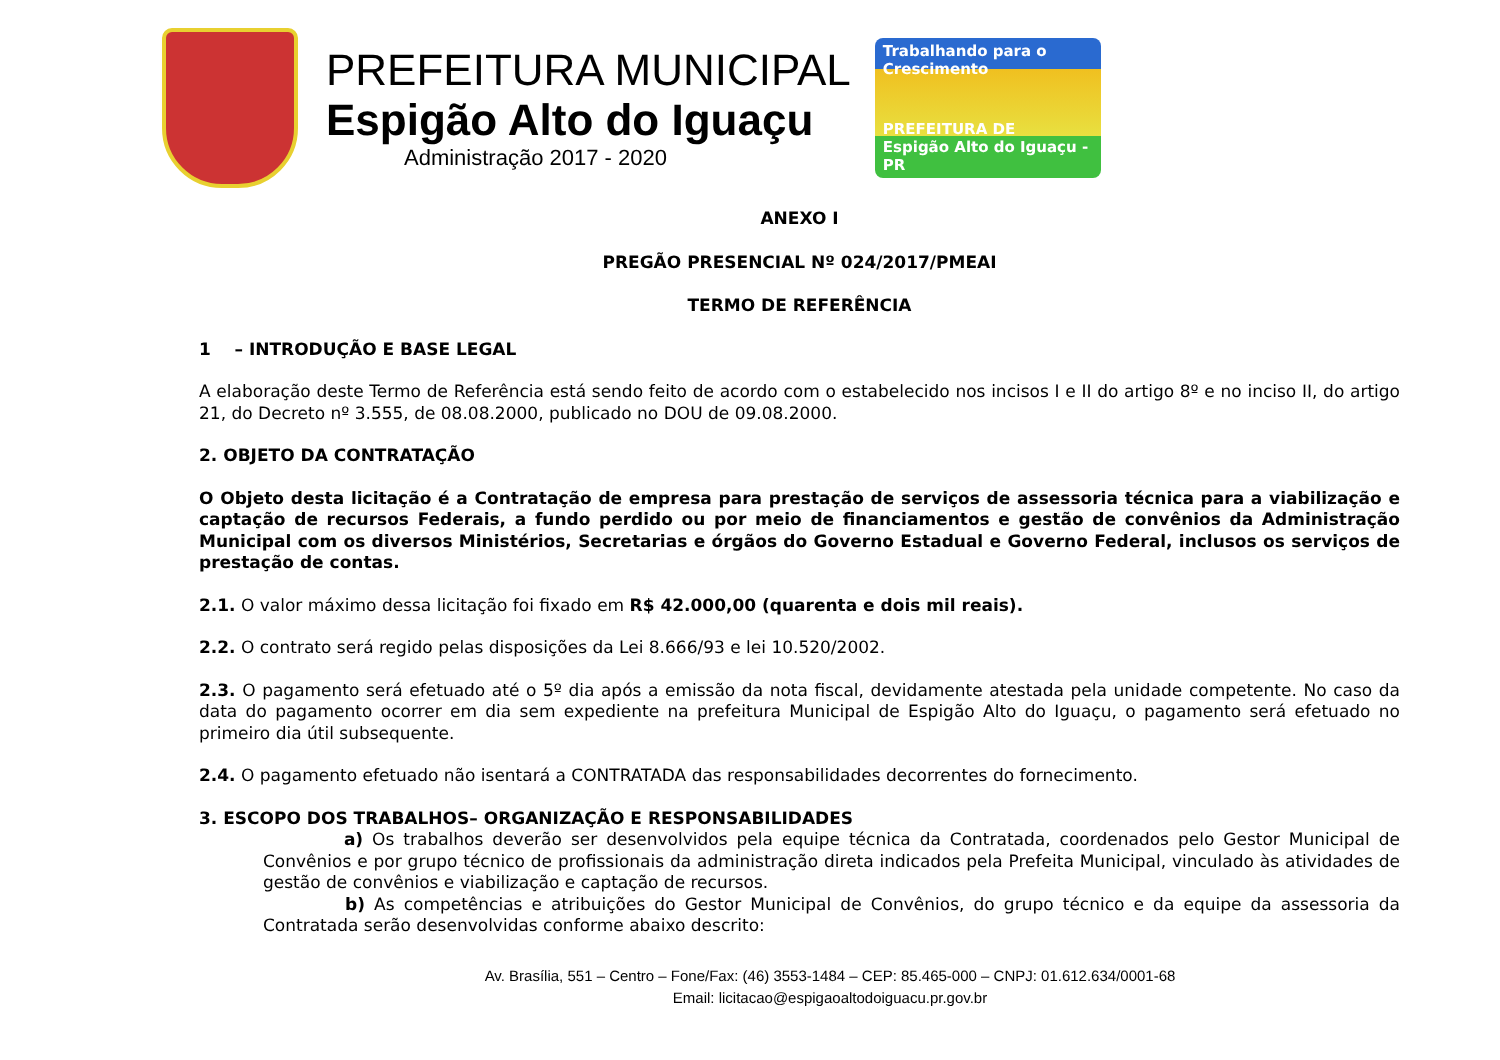PREFEITURA MUNICIPAL
Espigão Alto do Iguaçu
Administração 2017 - 2020
Trabalhando para o Crescimento
PREFEITURA DE
Espigão Alto do Iguaçu - PR
ANEXO I
PREGÃO PRESENCIAL Nº 024/2017/PMEAI
TERMO DE REFERÊNCIA
1 – INTRODUÇÃO E BASE LEGAL
A elaboração deste Termo de Referência está sendo feito de acordo com o estabelecido nos incisos I e II do artigo 8º e no inciso II, do artigo 21, do Decreto nº 3.555, de 08.08.2000, publicado no DOU de 09.08.2000.
2. OBJETO DA CONTRATAÇÃO
O Objeto desta licitação é a Contratação de empresa para prestação de serviços de assessoria técnica para a viabilização e captação de recursos Federais, a fundo perdido ou por meio de financiamentos e gestão de convênios da Administração Municipal com os diversos Ministérios, Secretarias e órgãos do Governo Estadual e Governo Federal, inclusos os serviços de prestação de contas.
2.1. O valor máximo dessa licitação foi fixado em R$ 42.000,00 (quarenta e dois mil reais).
2.2. O contrato será regido pelas disposições da Lei 8.666/93 e lei 10.520/2002.
2.3. O pagamento será efetuado até o 5º dia após a emissão da nota fiscal, devidamente atestada pela unidade competente. No caso da data do pagamento ocorrer em dia sem expediente na prefeitura Municipal de Espigão Alto do Iguaçu, o pagamento será efetuado no primeiro dia útil subsequente.
2.4. O pagamento efetuado não isentará a CONTRATADA das responsabilidades decorrentes do fornecimento.
3. ESCOPO DOS TRABALHOS– ORGANIZAÇÃO E RESPONSABILIDADES
a) Os trabalhos deverão ser desenvolvidos pela equipe técnica da Contratada, coordenados pelo Gestor Municipal de Convênios e por grupo técnico de profissionais da administração direta indicados pela Prefeita Municipal, vinculado às atividades de gestão de convênios e viabilização e captação de recursos.
b) As competências e atribuições do Gestor Municipal de Convênios, do grupo técnico e da equipe da assessoria da Contratada serão desenvolvidas conforme abaixo descrito:
Av. Brasília, 551 – Centro – Fone/Fax: (46) 3553-1484 – CEP: 85.465-000 – CNPJ: 01.612.634/0001-68
Email: licitacao@espigaoaltodoiguacu.pr.gov.br